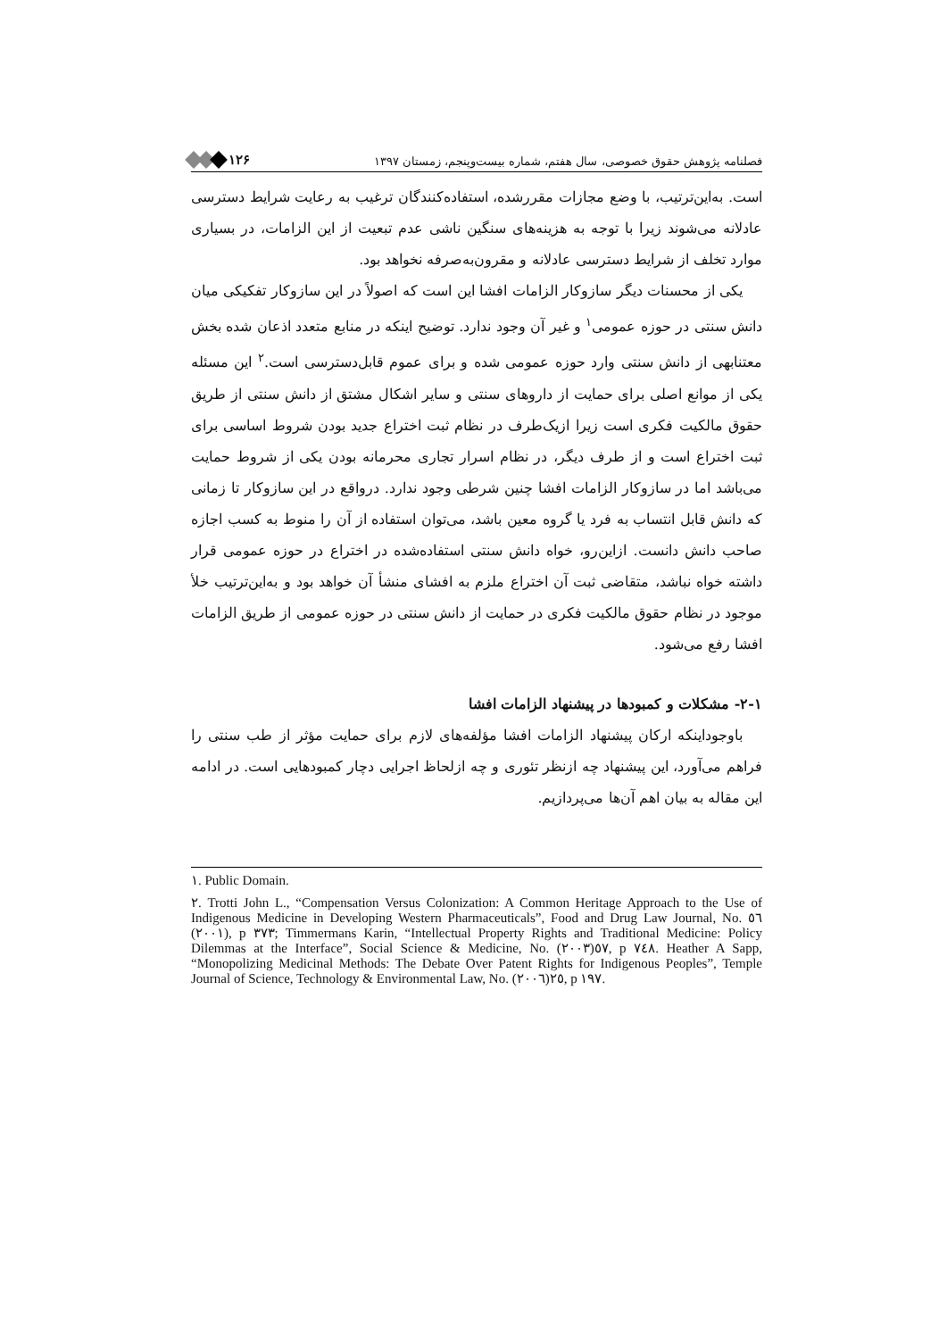فصلنامه پژوهش حقوق خصوصی، سال هفتم، شماره بیست‌وپنجم، زمستان ۱۳۹۷ ۱۲۶
است. به‌این‌ترتیب، با وضع مجازات مقررشده، استفاده‌کنندگان ترغیب به رعایت شرایط دسترسی عادلانه می‌شوند زیرا با توجه به هزینه‌های سنگین ناشی عدم تبعیت از این الزامات، در بسیاری موارد تخلف از شرایط دسترسی عادلانه و مقرون‌به‌صرفه نخواهد بود.
یکی از محسنات دیگر سازوکار الزامات افشا این است که اصولاً در این سازوکار تفکیکی میان دانش سنتی در حوزه عمومی<sup>۱</sup> و غیر آن وجود ندارد. توضیح اینکه در منابع متعدد اذعان شده بخش معتنابهی از دانش سنتی وارد حوزه عمومی شده و برای عموم قابل‌دسترسی است.<sup>۲</sup> این مسئله یکی از موانع اصلی برای حمایت از داروهای سنتی و سایر اشکال مشتق از دانش سنتی از طریق حقوق مالکیت فکری است زیرا ازیک‌طرف در نظام ثبت اختراع جدید بودن شروط اساسی برای ثبت اختراع است و از طرف دیگر، در نظام اسرار تجاری محرمانه بودن یکی از شروط حمایت می‌باشد اما در سازوکار الزامات افشا چنین شرطی وجود ندارد. درواقع در این سازوکار تا زمانی که دانش قابل انتساب به فرد یا گروه معین باشد، می‌توان استفاده از آن را منوط به کسب اجازه صاحب دانش دانست. ازاین‌رو، خواه دانش سنتی استفاده‌شده در اختراع در حوزه عمومی قرار داشته خواه نباشد، متقاضی ثبت آن اختراع ملزم به افشای منشأ آن خواهد بود و به‌این‌ترتیب خلأ موجود در نظام حقوق مالکیت فکری در حمایت از دانش سنتی در حوزه عمومی از طریق الزامات افشا رفع می‌شود.
۲-۱- مشکلات و کمبودها در پیشنهاد الزامات افشا
باوجوداینکه ارکان پیشنهاد الزامات افشا مؤلفه‌های لازم برای حمایت مؤثر از طب سنتی را فراهم می‌آورد، این پیشنهاد چه ازنظر تئوری و چه ازلحاظ اجرایی دچار کمبودهایی است. در ادامه این مقاله به بیان اهم آن‌ها می‌پردازیم.
١. Public Domain.
٢. Trotti John L., “Compensation Versus Colonization: A Common Heritage Approach to the Use of Indigenous Medicine in Developing Western Pharmaceuticals”, Food and Drug Law Journal, No. ٥٦ (٢٠٠١), p ٣٧٣; Timmermans Karin, “Intellectual Property Rights and Traditional Medicine: Policy Dilemmas at the Interface”, Social Science & Medicine, No. ٥٧(٢٠٠٣), p ٧٤٨. Heather A Sapp, “Monopolizing Medicinal Methods: The Debate Over Patent Rights for Indigenous Peoples”, Temple Journal of Science, Technology & Environmental Law, No. ٢٥(٢٠٠٦), p ١٩٧.